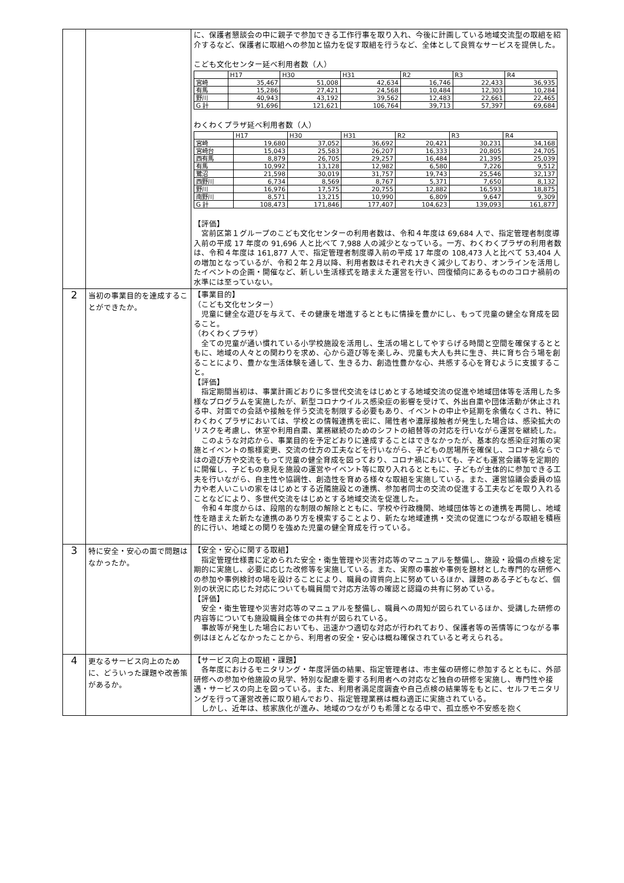| | | に、保護者懇談会の中に親子で参加できる工作行事を取り入れ、今後に計画している地域交流型の取組を紹介するなど、保護者に取組への参加と協力を促す取組を行うなど、全体として良質なサービスを提供した。 こども文化センター延べ利用者数（人） / / H17 / H30 / H31 / R2 / R3 / R4 / / --- / --- / --- / --- / --- / --- / --- / / 宮崎 / 35,467 / 51,008 / 42,634 / 16,746 / 22,433 / 36,935 / / 有馬 / 15,286 / 27,421 / 24,568 / 10,484 / 12,303 / 10,284 / / 野川 / 40,943 / 43,192 / 39,562 / 12,483 / 22,661 / 22,465 / / G 計 / 91,696 / 121,621 / 106,764 / 39,713 / 57,397 / 69,684 / わくわくプラザ延べ利用者数（人） / / H17 / H30 / H31 / R2 / R3 / R4 / / --- / --- / --- / --- / --- / --- / --- / / 宮崎 / 19,680 / 37,052 / 36,692 / 20,421 / 30,231 / 34,168 / / 宮崎台 / 15,043 / 25,583 / 26,207 / 16,333 / 20,805 / 24,705 / / 西有馬 / 8,879 / 26,705 / 29,257 / 16,484 / 21,395 / 25,039 / / 有馬 / 10,992 / 13,128 / 12,982 / 6,580 / 7,226 / 9,512 / / 鷺沼 / 21,598 / 30,019 / 31,757 / 19,743 / 25,546 / 32,137 / / 西野川 / 6,734 / 8,569 / 8,767 / 5,371 / 7,650 / 8,132 / / 野川 / 16,976 / 17,575 / 20,755 / 12,882 / 16,593 / 18,875 / / 南野川 / 8,571 / 13,215 / 10,990 / 6,809 / 9,647 / 9,309 / / G 計 / 108,473 / 171,846 / 177,407 / 104,623 / 139,093 / 161,877 / 【評価】 宮前区第１グループのこども文化センターの利用者数は、令和４年度は 69,684 人で、指定管理者制度導入前の平成 17 年度の 91,696 人と比べて 7,988 人の減少となっている。一方、わくわくプラザの利用者数は、令和４年度は 161,877 人で、指定管理者制度導入前の平成 17 年度の 108,473 人と比べて 53,404 人の増加となっているが、令和２年２月以降、利用者数はそれぞれ大きく減少しており、オンラインを活用したイベントの企画・開催など、新しい生活様式を踏まえた運営を行い、回復傾向にあるもののコロナ禍前の水準には至っていない。 |
| 2 | 当初の事業目的を達成することができたか。 | 【事業目的】 （こども文化センター） 児童に健全な遊びを与えて、その健康を増進するとともに情操を豊かにし、もって児童の健全な育成を図ること。 （わくわくプラザ） 全ての児童が通い慣れている小学校施設を活用し、生活の場としてやすらげる時間と空間を確保するとともに、地域の人々との関わりを求め、心から遊び等を楽しみ、児童も大人も共に生き、共に育ち合う場を創ることにより、豊かな生活体験を通して、生きる力、創造性豊かな心、共感する心を育むように支援すること。 【評価】 指定期間当初は、事業計画どおりに多世代交流をはじめとする地域交流の促進や地域団体等を活用した多様なプログラムを実施したが、新型コロナウイルス感染症の影響を受けて、外出自粛や団体活動が休止される中、対面での会話や接触を伴う交流を制限する必要もあり、イベントの中止や延期を余儀なくされ、特にわくわくプラザにおいては、学校との情報連携を密に、陽性者や濃厚接触者が発生した場合は、感染拡大のリスクを考慮し、休室や利用自粛、業務継続のためのシフトの組替等の対応を行いながら運営を継続した。 このような対応から、事業目的を予定どおりに達成することはできなかったが、基本的な感染症対策の実施とイベントの態様変更、交流の仕方の工夫などを行いながら、子どもの居場所を確保し、コロナ禍ならではの遊び方や交流をもって児童の健全育成を図っており、コロナ禍においても、子ども運営会議等を定期的に開催し、子どもの意見を施設の運営やイベント等に取り入れるとともに、子どもが主体的に参加できる工夫を行いながら、自主性や協調性、創造性を育める様々な取組を実施している。また、運営協議会委員の協力や老人いこいの家をはじめとする近隣施設との連携、参加者同士の交流の促進する工夫などを取り入れることなどにより、多世代交流をはじめとする地域交流を促進した。 令和４年度からは、段階的な制限の解除とともに、学校や行政機関、地域団体等との連携を再開し、地域性を踏まえた新たな連携のあり方を模索することより、新たな地域連携・交流の促進につながる取組を積極的に行い、地域との関りを強めた児童の健全育成を行っている。 |
| 3 | 特に安全・安心の面で問題はなかったか。 | 【安全・安心に関する取組】 指定管理仕様書に定められた安全・衛生管理や災害対応等のマニュアルを整備し、施設・設備の点検を定期的に実施し、必要に応じた改修等を実施している。また、実際の事故や事例を題材とした専門的な研修への参加や事例検討の場を設けることにより、職員の資質向上に努めているほか、課題のある子どもなど、個別の状況に応じた対応についても職員間で対応方法等の確認と認識の共有に努めている。 【評価】 安全・衛生管理や災害対応等のマニュアルを整備し、職員への周知が図られているほか、受講した研修の内容等についても施設職員全体での共有が図られている。 事故等が発生した場合においても、迅速かつ適切な対応が行われており、保護者等の苦情等につながる事例はほとんどなかったことから、利用者の安全・安心は概ね確保されていると考えられる。 |
| 4 | 更なるサービス向上のために、どういった課題や改善策があるか。 | 【サービス向上の取組・課題】 各年度におけるモニタリング・年度評価の結果、指定管理者は、市主催の研修に参加するとともに、外部研修への参加や他施設の見学、特別な配慮を要する利用者への対応など独自の研修を実施し、専門性や接遇・サービスの向上を図っている。また、利用者満足度調査や自己点検の結果等をもとに、セルフモニタリングを行って運営改善に取り組んでおり、指定管理業務は概ね適正に実施されている。 しかし、近年は、核家族化が進み、地域のつながりも希薄となる中で、孤立感や不安感を抱く |